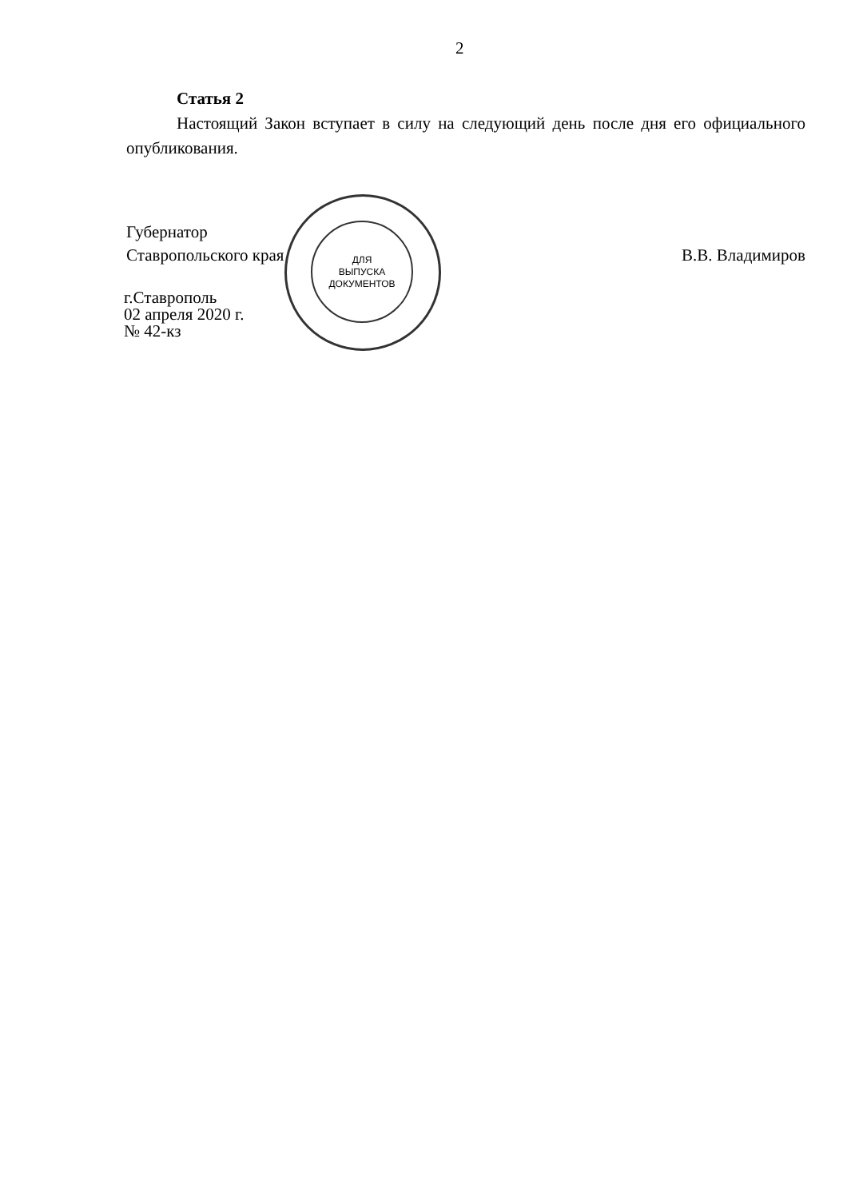2
Статья 2
Настоящий Закон вступает в силу на следующий день после дня его официального опубликования.
ДЛЯ
ВЫПУСКА
ДОКУМЕНТОВ
Губернатор
Ставропольского края
В.В. Владимиров
г.Ставрополь
02 апреля 2020 г.
№ 42-кз